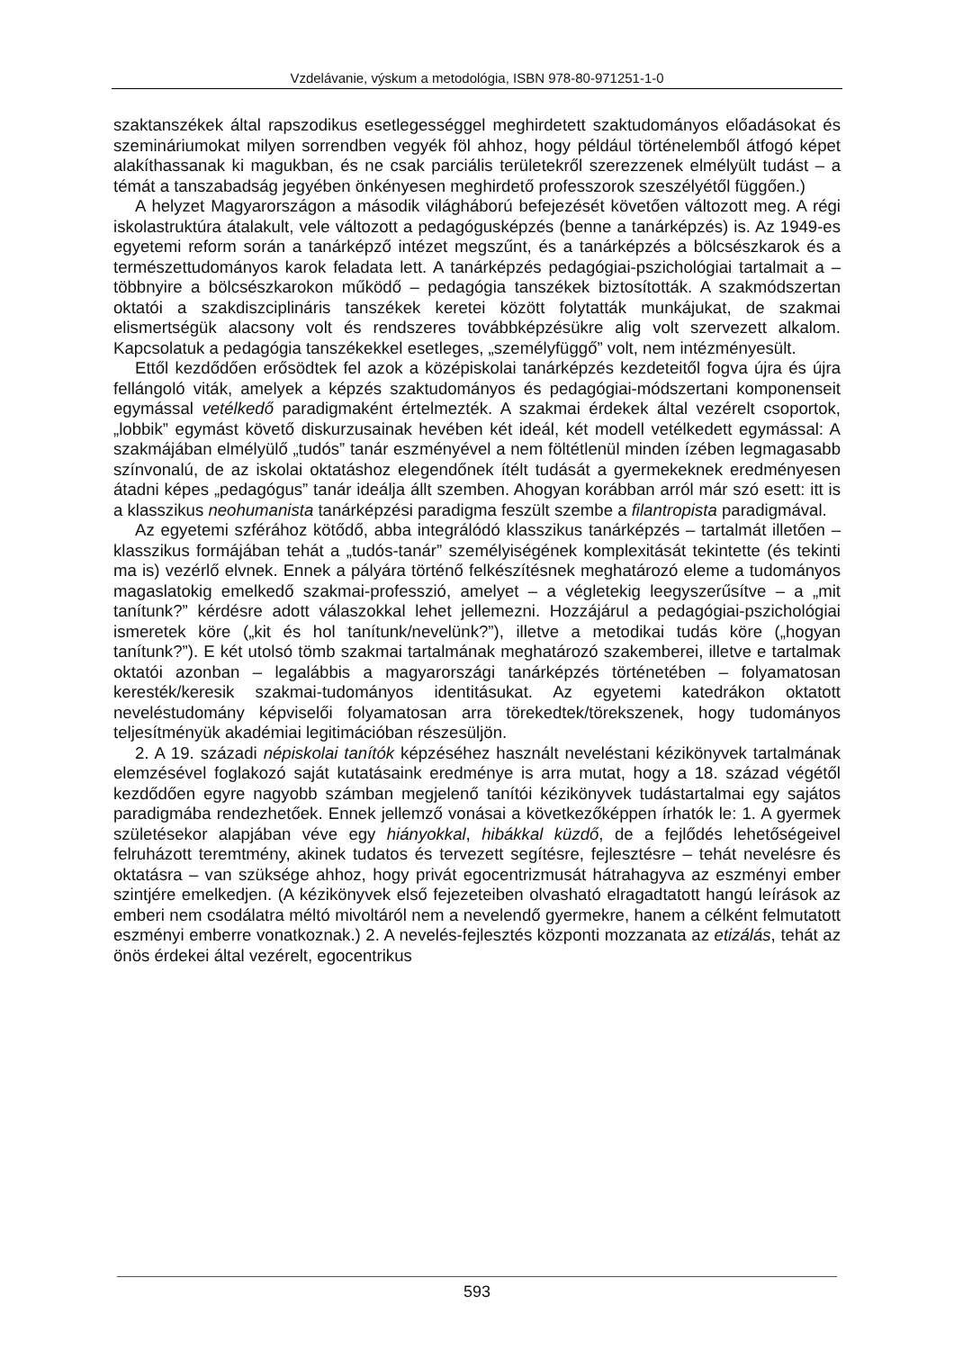Vzdelávanie, výskum a metodológia, ISBN 978-80-971251-1-0
szaktanszékek által rapszodikus esetlegességgel meghirdetett szaktudományos előadásokat és szemináriumokat milyen sorrendben vegyék föl ahhoz, hogy például történelemből átfogó képet alakíthassanak ki magukban, és ne csak parciális területekről szerezzenek elmélyült tudást – a témát a tanszabadság jegyében önkényesen meghirdető professzorok szeszélyétől függően.)
A helyzet Magyarországon a második világháború befejezését követően változott meg. A régi iskolastruktúra átalakult, vele változott a pedagógusképzés (benne a tanárképzés) is. Az 1949-es egyetemi reform során a tanárképző intézet megszűnt, és a tanárképzés a bölcsészkarok és a természettudományos karok feladata lett. A tanárképzés pedagógiai-pszichológiai tartalmait a – többnyire a bölcsészkarokon működő – pedagógia tanszékek biztosították. A szakmódszertan oktatói a szakdiszciplináris tanszékek keretei között folytatták munkájukat, de szakmai elismertségük alacsony volt és rendszeres továbbképzésükre alig volt szervezett alkalom. Kapcsolatuk a pedagógia tanszékekkel esetleges, „személyfüggő” volt, nem intézményesült.
Ettől kezdődően erősödtek fel azok a középiskolai tanárképzés kezdeteitől fogva újra és újra fellángoló viták, amelyek a képzés szaktudományos és pedagógiai-módszertani komponenseit egymással vetélkedő paradigmaként értelmezték. A szakmai érdekek által vezérelt csoportok, „lobbik” egymást követő diskurzusainak hevében két ideál, két modell vetélkedett egymással: A szakmájában elmélyülő „tudós” tanár eszményével a nem föltétlenül minden ízében legmagasabb színvonalú, de az iskolai oktatáshoz elegendőnek ítélt tudását a gyermekeknek eredményesen átadni képes „pedagógus” tanár ideálja állt szemben. Ahogyan korábban arról már szó esett: itt is a klasszikus neohumanista tanárképzési paradigma feszült szembe a filantropista paradigmával.
Az egyetemi szférához kötődő, abba integrálódó klasszikus tanárképzés – tartalmát illetően – klasszikus formájában tehát a „tudós-tanár” személyiségének komplexitását tekintette (és tekinti ma is) vezérlő elvnek. Ennek a pályára történő felkészítésnek meghatározó eleme a tudományos magaslatokig emelkedő szakmai-professzió, amelyet – a végletekig leegyszerűsítve – a „mit tanítunk?” kérdésre adott válaszokkal lehet jellemezni. Hozzájárul a pedagógiai-pszichológiai ismeretek köre („kit és hol tanítunk/nevelünk?”), illetve a metodikai tudás köre („hogyan tanítunk?”). E két utolsó tömb szakmai tartalmának meghatározó szakemberei, illetve e tartalmak oktatói azonban – legalábbis a magyarországi tanárképzés történetében – folyamatosan keresték/keresik szakmai-tudományos identitásukat. Az egyetemi katedrákon oktatott neveléstudomány képviselői folyamatosan arra törekedtek/törekszenek, hogy tudományos teljesítményük akadémiai legitimációban részesüljön.
2. A 19. századi népiskolai tanítók képzéséhez használt neveléstani kézikönyvek tartalmának elemzésével foglakozó saját kutatásaink eredménye is arra mutat, hogy a 18. század végétől kezdődően egyre nagyobb számban megjelenő tanítói kézikönyvek tudástartalmai egy sajátos paradigmába rendezhetőek. Ennek jellemző vonásai a következőképpen írhatók le: 1. A gyermek születésekor alapjában véve egy hiányokkal, hibákkal küzdő, de a fejlődés lehetőségeivel felruházott teremtmény, akinek tudatos és tervezett segítésre, fejlesztésre – tehát nevelésre és oktatásra – van szüksége ahhoz, hogy privát egocentrizmusát hátrahagyva az eszményi ember szintjére emelkedjen. (A kézikönyvek első fejezeteiben olvasható elragadtatott hangú leírások az emberi nem csodálatra méltó mivoltáról nem a nevelendő gyermekre, hanem a célként felmutatott eszményi emberre vonatkoznak.) 2. A nevelés-fejlesztés központi mozzanata az etizálás, tehát az önös érdekei által vezérelt, egocentrikus
593